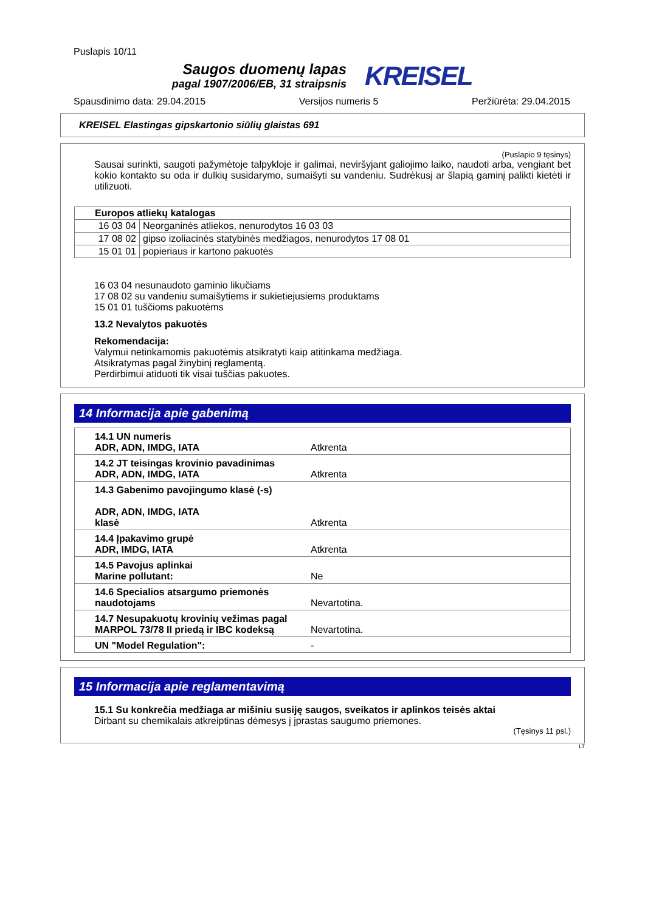Puslapis 10/11
Saugos duomenų lapas
pagal 1907/2006/EB, 31 straipsnis
KREISEL
Spausdinimo data: 29.04.2015 Versijos numeris 5 Peržiūrėta: 29.04.2015
KREISEL Elastingas gipskartonio siūlių glaistas 691
(Puslapio 9 tęsinys)
Sausai surinkti, saugoti pažymėtoje talpykloje ir galimai, neviršyjant galiojimo laiko, naudoti arba, vengiant bet kokio kontakto su oda ir dulkių susidarymo, sumaišyti su vandeniu. Sudrėkusį ar šlapią gaminį palikti kietėti ir utilizuoti.
| Europos atliekų katalogas | |
| --- | --- |
| 16 03 04 | Neorganinės atliekos, nenurodytos 16 03 03 |
| 17 08 02 | gipso izoliacinės statybinės medžiagos, nenurodytos 17 08 01 |
| 15 01 01 | popieriaus ir kartono pakuotės |
16 03 04 nesunaudoto gaminio likučiams
17 08 02 su vandeniu sumaišytiems ir sukietiejusiems produktams
15 01 01 tuščioms pakuotėms
13.2 Nevalytos pakuotės
Rekomendacija:
Valymui netinkamomis pakuotėmis atsikratyti kaip atitinkama medžiaga.
Atsikratymas pagal žinybinį reglamentą.
Perdirbimui atiduoti tik visai tuščias pakuotes.
14 Informacija apie gabenimą
| 14.1 UN numeris ADR, ADN, IMDG, IATA | Atkrenta |
| 14.2 JT teisingas krovinio pavadinimas ADR, ADN, IMDG, IATA | Atkrenta |
| 14.3 Gabenimo pavojingumo klasė (-s) ADR, ADN, IMDG, IATA klasė | Atkrenta |
| 14.4 Įpakavimo grupė ADR, IMDG, IATA | Atkrenta |
| 14.5 Pavojus aplinkai Marine pollutant: | Ne |
| 14.6 Specialios atsargumo priemonės naudotojams | Nevartotina. |
| 14.7 Nesupakuotų krovinių vežimas pagal MARPOL 73/78 II priedą ir IBC kodeksą | Nevartotina. |
| UN "Model Regulation": | - |
15 Informacija apie reglamentavimą
15.1 Su konkrečia medžiaga ar mišiniu susiję saugos, sveikatos ir aplinkos teisės aktai
Dirbant su chemikalais atkreiptinas dėmesys į įprastas saugumo priemones.
(Tęsinys 11 psl.)
LT